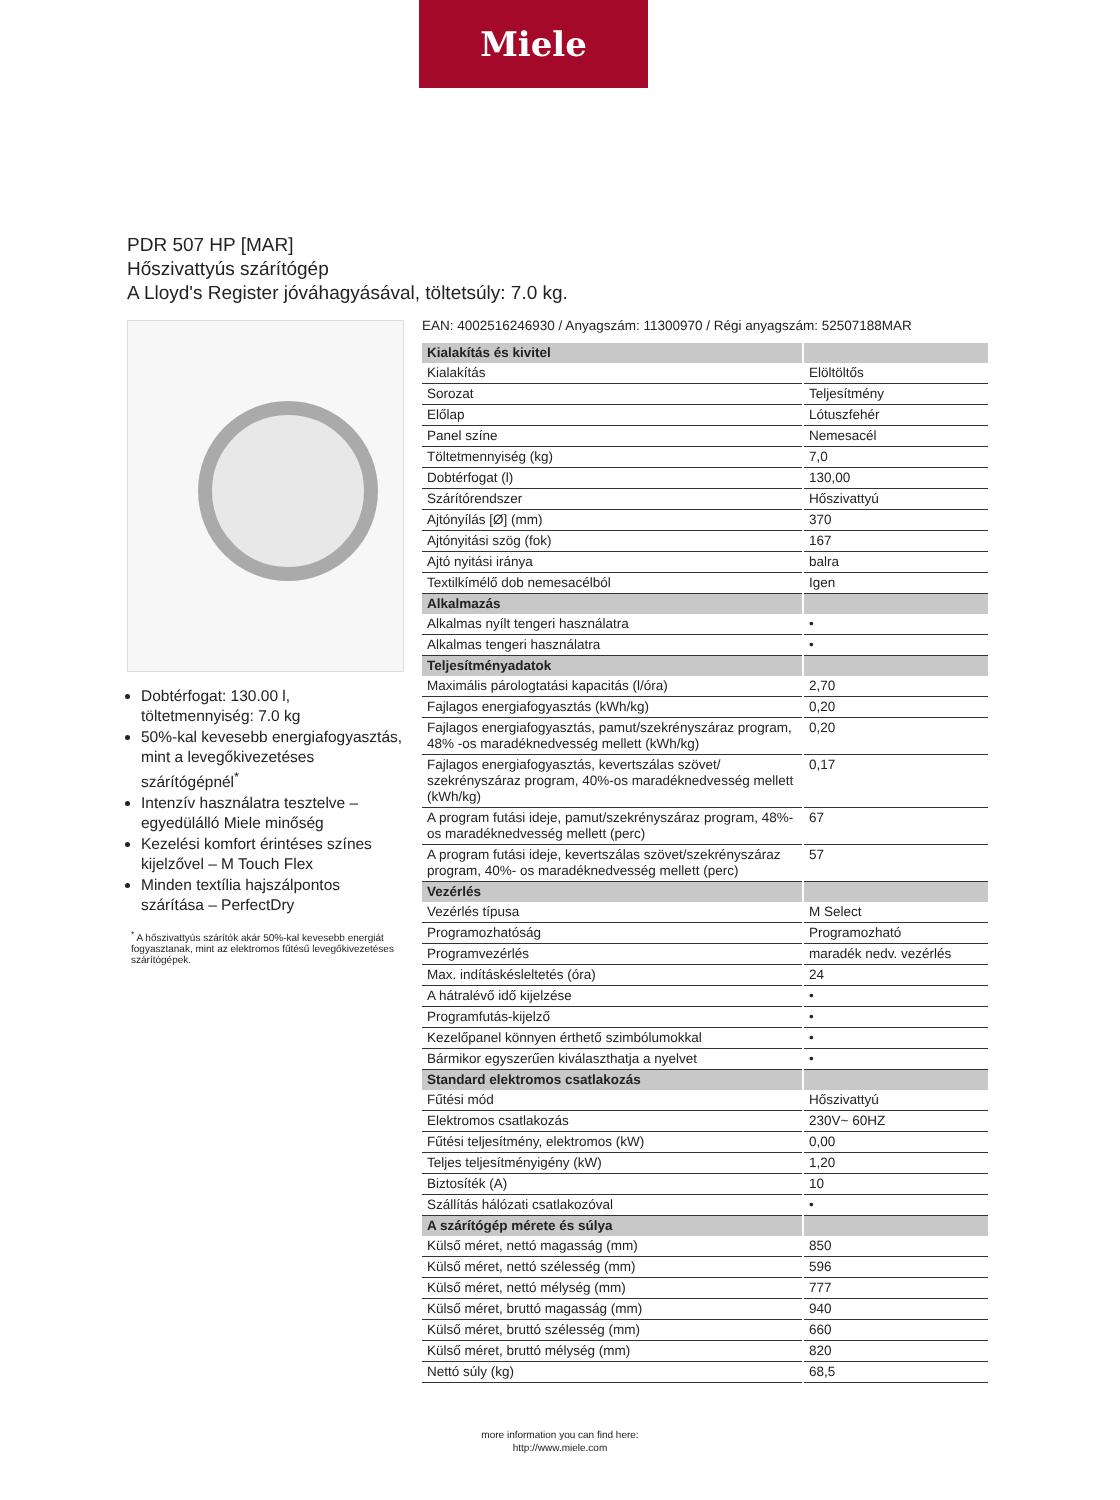Miele
PDR 507 HP [MAR]
Hőszivattyús szárítógép
A Lloyd's Register jóváhagyásával, töltetsúly: 7.0 kg.
Dobtérfogat: 130.00 l, töltetmennyiség: 7.0 kg
50%-kal kevesebb energiafogyasztás, mint a levegőkivezetéses szárítógépnél<sup>*</sup>
Intenzív használatra tesztelve – egyedülálló Miele minőség
Kezelési komfort érintéses színes kijelzővel – M Touch Flex
Minden textília hajszálpontos szárítása – PerfectDry
<sup>*</sup> A hőszivattyús szárítók akár 50%-kal kevesebb energiát fogyasztanak, mint az elektromos fűtésű levegőkivezetéses szárítógépek.
EAN: 4002516246930 / Anyagszám: 11300970 / Régi anyagszám: 52507188MAR
| Kialakítás és kivitel | |
| --- | --- |
| Kialakítás | Elöltöltős |
| Sorozat | Teljesítmény |
| Előlap | Lótuszfehér |
| Panel színe | Nemesacél |
| Töltetmennyiség (kg) | 7,0 |
| Dobtérfogat (l) | 130,00 |
| Szárítórendszer | Hőszivattyú |
| Ajtónyílás [Ø] (mm) | 370 |
| Ajtónyitási szög (fok) | 167 |
| Ajtó nyitási iránya | balra |
| Textilkímélő dob nemesacélból | Igen |
| Alkalmazás | |
| Alkalmas nyílt tengeri használatra | • |
| Alkalmas tengeri használatra | • |
| Teljesítményadatok | |
| Maximális párologtatási kapacitás (l/óra) | 2,70 |
| Fajlagos energiafogyasztás (kWh/kg) | 0,20 |
| Fajlagos energiafogyasztás, pamut/szekrényszáraz program, 48% -os maradéknedvesség mellett (kWh/kg) | 0,20 |
| Fajlagos energiafogyasztás, kevertszálas szövet/ szekrényszáraz program, 40%-os maradéknedvesség mellett (kWh/kg) | 0,17 |
| A program futási ideje, pamut/szekrényszáraz program, 48%-os maradéknedvesség mellett (perc) | 67 |
| A program futási ideje, kevertszálas szövet/szekrényszáraz program, 40%- os maradéknedvesség mellett (perc) | 57 |
| Vezérlés | |
| Vezérlés típusa | M Select |
| Programozhatóság | Programozható |
| Programvezérlés | maradék nedv. vezérlés |
| Max. indításkésleltetés (óra) | 24 |
| A hátralévő idő kijelzése | • |
| Programfutás-kijelző | • |
| Kezelőpanel könnyen érthető szimbólumokkal | • |
| Bármikor egyszerűen kiválaszthatja a nyelvet | • |
| Standard elektromos csatlakozás | |
| Fűtési mód | Hőszivattyú |
| Elektromos csatlakozás | 230V~ 60HZ |
| Fűtési teljesítmény, elektromos (kW) | 0,00 |
| Teljes teljesítményigény (kW) | 1,20 |
| Biztosíték (A) | 10 |
| Szállítás hálózati csatlakozóval | • |
| A szárítógép mérete és súlya | |
| Külső méret, nettó magasság (mm) | 850 |
| Külső méret, nettó szélesség (mm) | 596 |
| Külső méret, nettó mélység (mm) | 777 |
| Külső méret, bruttó magasság (mm) | 940 |
| Külső méret, bruttó szélesség (mm) | 660 |
| Külső méret, bruttó mélység (mm) | 820 |
| Nettó súly (kg) | 68,5 |
more information you can find here:
http://www.miele.com